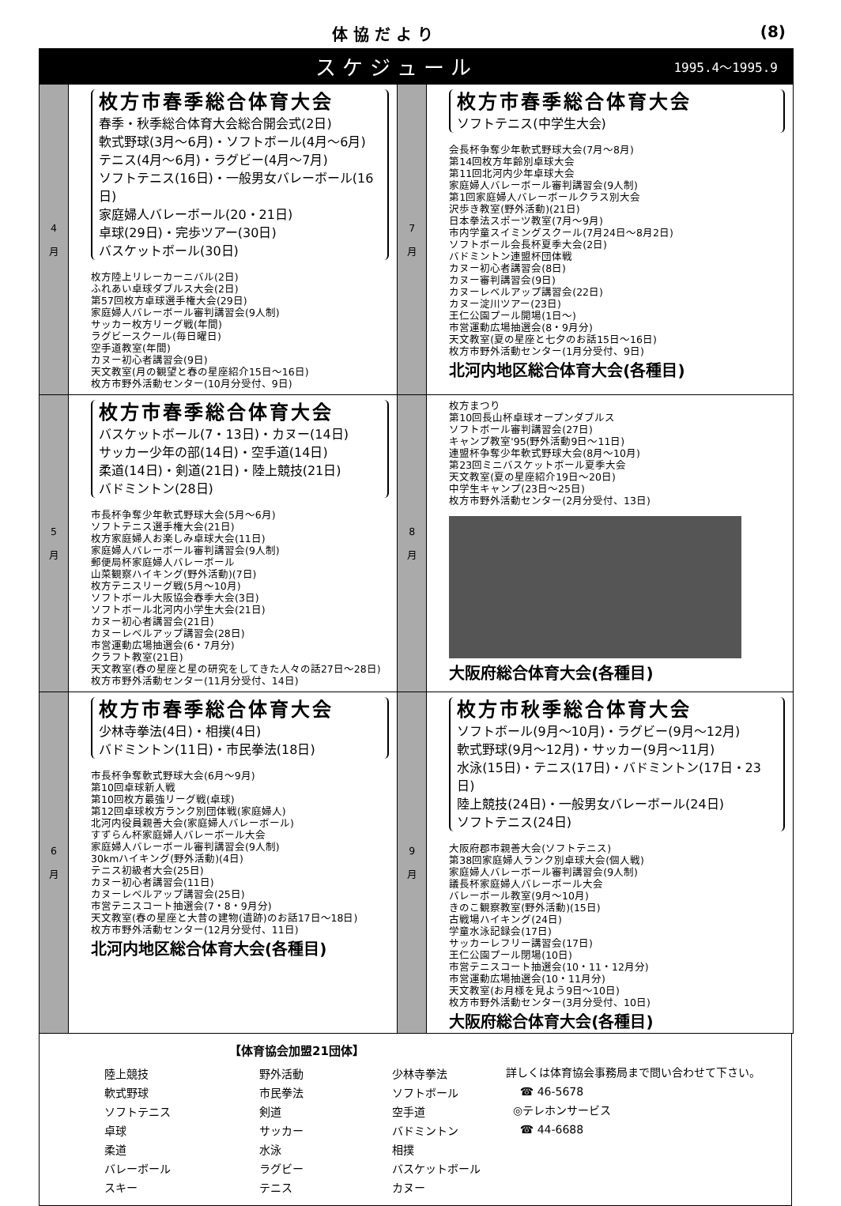体 協 だ よ り (8)
ス ケ ジ ュ ー ル 1995.4～1995.9
| 4 月 | 枚方市春季総合体育大会 春季・秋季総合体育大会総合開会式(2日) 軟式野球(3月～6月)・ソフトボール(4月～6月) テニス(4月～6月)・ラグビー(4月～7月) ソフトテニス(16日)・一般男女バレーボール(16日) 家庭婦人バレーボール(20・21日) 卓球(29日)・完歩ツアー(30日) バスケットボール(30日) 枚方陸上リレーカーニバル(2日) ふれあい卓球ダブルス大会(2日) 第57回枚方卓球選手権大会(29日) 家庭婦人バレーボール審判講習会(9人制) サッカー枚方リーグ戦(年間) ラグビースクール(毎日曜日) 空手道教室(年間) カヌー初心者講習会(9日) 天文教室(月の観望と春の星座紹介15日～16日) 枚方市野外活動センター(10月分受付、9日) | 7 月 | 枚方市春季総合体育大会 ソフトテニス(中学生大会) 会長杯争奪少年軟式野球大会(7月～8月) 第14回枚方年齢別卓球大会 第11回北河内少年卓球大会 家庭婦人バレーボール審判講習会(9人制) 第1回家庭婦人バレーボールクラス別大会 沢歩き教室(野外活動)(21日) 日本拳法スポーツ教室(7月～9月) 市内学童スイミングスクール(7月24日～8月2日) ソフトボール会長杯夏季大会(2日) バドミントン連盟杯団体戦 カヌー初心者講習会(8日) カヌー審判講習会(9日) カヌーレベルアップ講習会(22日) カヌー淀川ツアー(23日) 王仁公園プール開場(1日～) 市営運動広場抽選会(8・9月分) 天文教室(夏の星座と七夕のお話15日～16日) 枚方市野外活動センター(1月分受付、9日) 北河内地区総合体育大会(各種目) |
| 5 月 | 枚方市春季総合体育大会 バスケットボール(7・13日)・カヌー(14日) サッカー少年の部(14日)・空手道(14日) 柔道(14日)・剣道(21日)・陸上競技(21日) バドミントン(28日) 市長杯争奪少年軟式野球大会(5月～6月) ソフトテニス選手権大会(21日) 枚方家庭婦人お楽しみ卓球大会(11日) 家庭婦人バレーボール審判講習会(9人制) 郵便局杯家庭婦人バレーボール 山菜観察ハイキング(野外活動)(7日) 枚方テニスリーグ戦(5月～10月) ソフトボール大阪協会春季大会(3日) ソフトボール北河内小学生大会(21日) カヌー初心者講習会(21日) カヌーレベルアップ講習会(28日) 市営運動広場抽選会(6・7月分) クラフト教室(21日) 天文教室(春の星座と星の研究をしてきた人々の話27日～28日) 枚方市野外活動センター(11月分受付、14日) | 8 月 | 枚方まつり 第10回長山杯卓球オープンダブルス ソフトボール審判講習会(27日) キャンプ教室'95(野外活動9日～11日) 連盟杯争奪少年軟式野球大会(8月～10月) 第23回ミニバスケットボール夏季大会 天文教室(夏の星座紹介19日～20日) 中学生キャンプ(23日～25日) 枚方市野外活動センター(2月分受付、13日) 大阪府総合体育大会(各種目) |
| 6 月 | 枚方市春季総合体育大会 少林寺拳法(4日)・相撲(4日) バドミントン(11日)・市民拳法(18日) 市長杯争奪軟式野球大会(6月～9月) 第10回卓球新人戦 第10回枚方最強リーグ戦(卓球) 第12回卓球枚方ランク別団体戦(家庭婦人) 北河内役員親善大会(家庭婦人バレーボール) すずらん杯家庭婦人バレーボール大会 家庭婦人バレーボール審判講習会(9人制) 30kmハイキング(野外活動)(4日) テニス初級者大会(25日) カヌー初心者講習会(11日) カヌーレベルアップ講習会(25日) 市営テニスコート抽選会(7・8・9月分) 天文教室(春の星座と大昔の建物(遺跡)のお話17日～18日) 枚方市野外活動センター(12月分受付、11日) 北河内地区総合体育大会(各種目) | 9 月 | 枚方市秋季総合体育大会 ソフトボール(9月～10月)・ラグビー(9月～12月) 軟式野球(9月～12月)・サッカー(9月～11月) 水泳(15日)・テニス(17日)・バドミントン(17日・23日) 陸上競技(24日)・一般男女バレーボール(24日) ソフトテニス(24日) 大阪府郡市親善大会(ソフトテニス) 第38回家庭婦人ランク別卓球大会(個人戦) 家庭婦人バレーボール審判講習会(9人制) 議長杯家庭婦人バレーボール大会 バレーボール教室(9月～10月) きのこ観察教室(野外活動)(15日) 古戦場ハイキング(24日) 学童水泳記録会(17日) サッカーレフリー講習会(17日) 王仁公園プール閉場(10日) 市営テニスコート抽選会(10・11・12月分) 市営運動広場抽選会(10・11月分) 天文教室(お月様を見よう9日～10日) 枚方市野外活動センター(3月分受付、10日) 大阪府総合体育大会(各種目) |
【体育協会加盟21団体】
| 陸上競技 | 野外活動 | 少林寺拳法 |
| 軟式野球 | 市民拳法 | ソフトボール |
| ソフトテニス | 剣道 | 空手道 |
| 卓球 | サッカー | バドミントン |
| 柔道 | 水泳 | 相撲 |
| バレーボール | ラグビー | バスケットボール |
| スキー | テニス | カヌー |
詳しくは体育協会事務局まで問い合わせて下さい。
☎ 46-5678
◎テレホンサービス
☎ 44-6688